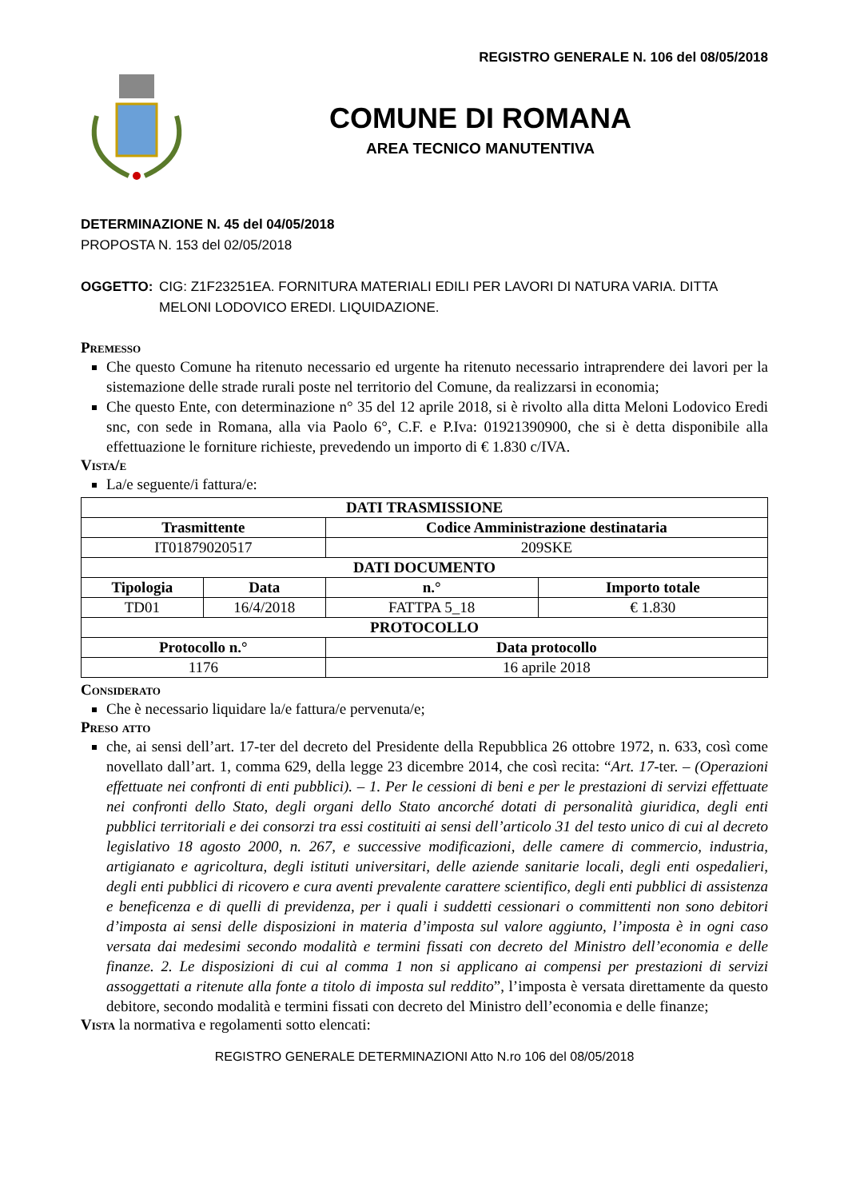REGISTRO GENERALE N. 106 del 08/05/2018
COMUNE DI ROMANA
AREA TECNICO MANUTENTIVA
DETERMINAZIONE N. 45 del 04/05/2018
PROPOSTA N. 153 del 02/05/2018
OGGETTO: CIG: Z1F23251EA. FORNITURA MATERIALI EDILI PER LAVORI DI NATURA VARIA. DITTA MELONI LODOVICO EREDI. LIQUIDAZIONE.
Premesso
Che questo Comune ha ritenuto necessario ed urgente ha ritenuto necessario intraprendere dei lavori per la sistemazione delle strade rurali poste nel territorio del Comune, da realizzarsi in economia;
Che questo Ente, con determinazione n° 35 del 12 aprile 2018, si è rivolto alla ditta Meloni Lodovico Eredi snc, con sede in Romana, alla via Paolo 6°, C.F. e P.Iva: 01921390900, che si è detta disponibile alla effettuazione le forniture richieste, prevedendo un importo di € 1.830 c/IVA.
Vista/e
La/e seguente/i fattura/e:
| DATI TRASMISSIONE | | | |
| --- | --- | --- | --- |
| Trasmittente | | Codice Amministrazione destinataria | |
| IT01879020517 | | 209SKE | |
| DATI DOCUMENTO | | | |
| Tipologia | Data | n.° | Importo totale |
| TD01 | 16/4/2018 | FATTPA 5_18 | € 1.830 |
| PROTOCOLLO | | | |
| Protocollo n.° | | Data protocollo | |
| 1176 | | 16 aprile 2018 | |
Considerato
Che è necessario liquidare la/e fattura/e pervenuta/e;
Preso atto
che, ai sensi dell’art. 17-ter del decreto del Presidente della Repubblica 26 ottobre 1972, n. 633, così come novellato dall’art. 1, comma 629, della legge 23 dicembre 2014, che così recita: “Art. 17-ter. – (Operazioni effettuate nei confronti di enti pubblici). – 1. Per le cessioni di beni e per le prestazioni di servizi effettuate nei confronti dello Stato, degli organi dello Stato ancorché dotati di personalità giuridica, degli enti pubblici territoriali e dei consorzi tra essi costituiti ai sensi dell’articolo 31 del testo unico di cui al decreto legislativo 18 agosto 2000, n. 267, e successive modificazioni, delle camere di commercio, industria, artigianato e agricoltura, degli istituti universitari, delle aziende sanitarie locali, degli enti ospedalieri, degli enti pubblici di ricovero e cura aventi prevalente carattere scientifico, degli enti pubblici di assistenza e beneficenza e di quelli di previdenza, per i quali i suddetti cessionari o committenti non sono debitori d’imposta ai sensi delle disposizioni in materia d’imposta sul valore aggiunto, l’imposta è in ogni caso versata dai medesimi secondo modalità e termini fissati con decreto del Ministro dell’economia e delle finanze. 2. Le disposizioni di cui al comma 1 non si applicano ai compensi per prestazioni di servizi assoggettati a ritenute alla fonte a titolo di imposta sul reddito”, l’imposta è versata direttamente da questo debitore, secondo modalità e termini fissati con decreto del Ministro dell’economia e delle finanze;
Vista la normativa e regolamenti sotto elencati:
REGISTRO GENERALE DETERMINAZIONI Atto N.ro 106 del 08/05/2018